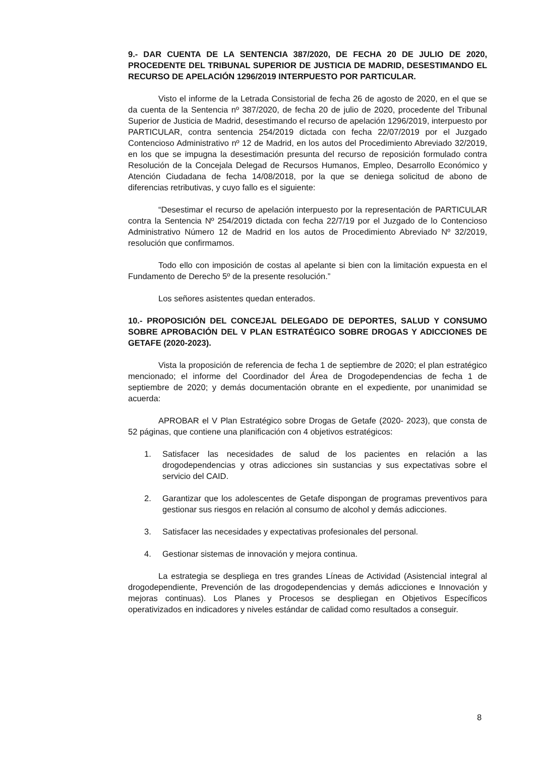9.- DAR CUENTA DE LA SENTENCIA 387/2020, DE FECHA 20 DE JULIO DE 2020, PROCEDENTE DEL TRIBUNAL SUPERIOR DE JUSTICIA DE MADRID, DESESTIMANDO EL RECURSO DE APELACIÓN 1296/2019 INTERPUESTO POR PARTICULAR.
Visto el informe de la Letrada Consistorial de fecha 26 de agosto de 2020, en el que se da cuenta de la Sentencia nº 387/2020, de fecha 20 de julio de 2020, procedente del Tribunal Superior de Justicia de Madrid, desestimando el recurso de apelación 1296/2019, interpuesto por PARTICULAR, contra sentencia 254/2019 dictada con fecha 22/07/2019 por el Juzgado Contencioso Administrativo nº 12 de Madrid, en los autos del Procedimiento Abreviado 32/2019, en los que se impugna la desestimación presunta del recurso de reposición formulado contra Resolución de la Concejala Delegad de Recursos Humanos, Empleo, Desarrollo Económico y Atención Ciudadana de fecha 14/08/2018, por la que se deniega solicitud de abono de diferencias retributivas, y cuyo fallo es el siguiente:
“Desestimar el recurso de apelación interpuesto por la representación de PARTICULAR contra la Sentencia Nº 254/2019 dictada con fecha 22/7/19 por el Juzgado de lo Contencioso Administrativo Número 12 de Madrid en los autos de Procedimiento Abreviado Nº 32/2019, resolución que confirmamos.
Todo ello con imposición de costas al apelante si bien con la limitación expuesta en el Fundamento de Derecho 5º de la presente resolución.”
Los señores asistentes quedan enterados.
10.- PROPOSICIÓN DEL CONCEJAL DELEGADO DE DEPORTES, SALUD Y CONSUMO SOBRE APROBACIÓN DEL V PLAN ESTRATÉGICO SOBRE DROGAS Y ADICCIONES DE GETAFE (2020-2023).
Vista la proposición de referencia de fecha 1 de septiembre de 2020; el plan estratégico mencionado; el informe del Coordinador del Área de Drogodependencias de fecha 1 de septiembre de 2020; y demás documentación obrante en el expediente, por unanimidad se acuerda:
APROBAR el V Plan Estratégico sobre Drogas de Getafe (2020- 2023), que consta de 52 páginas, que contiene una planificación con 4 objetivos estratégicos:
1. Satisfacer las necesidades de salud de los pacientes en relación a las drogodependencias y otras adicciones sin sustancias y sus expectativas sobre el servicio del CAID.
2. Garantizar que los adolescentes de Getafe dispongan de programas preventivos para gestionar sus riesgos en relación al consumo de alcohol y demás adicciones.
3. Satisfacer las necesidades y expectativas profesionales del personal.
4. Gestionar sistemas de innovación y mejora continua.
La estrategia se despliega en tres grandes Líneas de Actividad (Asistencial integral al drogodependiente, Prevención de las drogodependencias y demás adicciones e Innovación y mejoras continuas). Los Planes y Procesos se despliegan en Objetivos Específicos operativizados en indicadores y niveles estándar de calidad como resultados a conseguir.
8